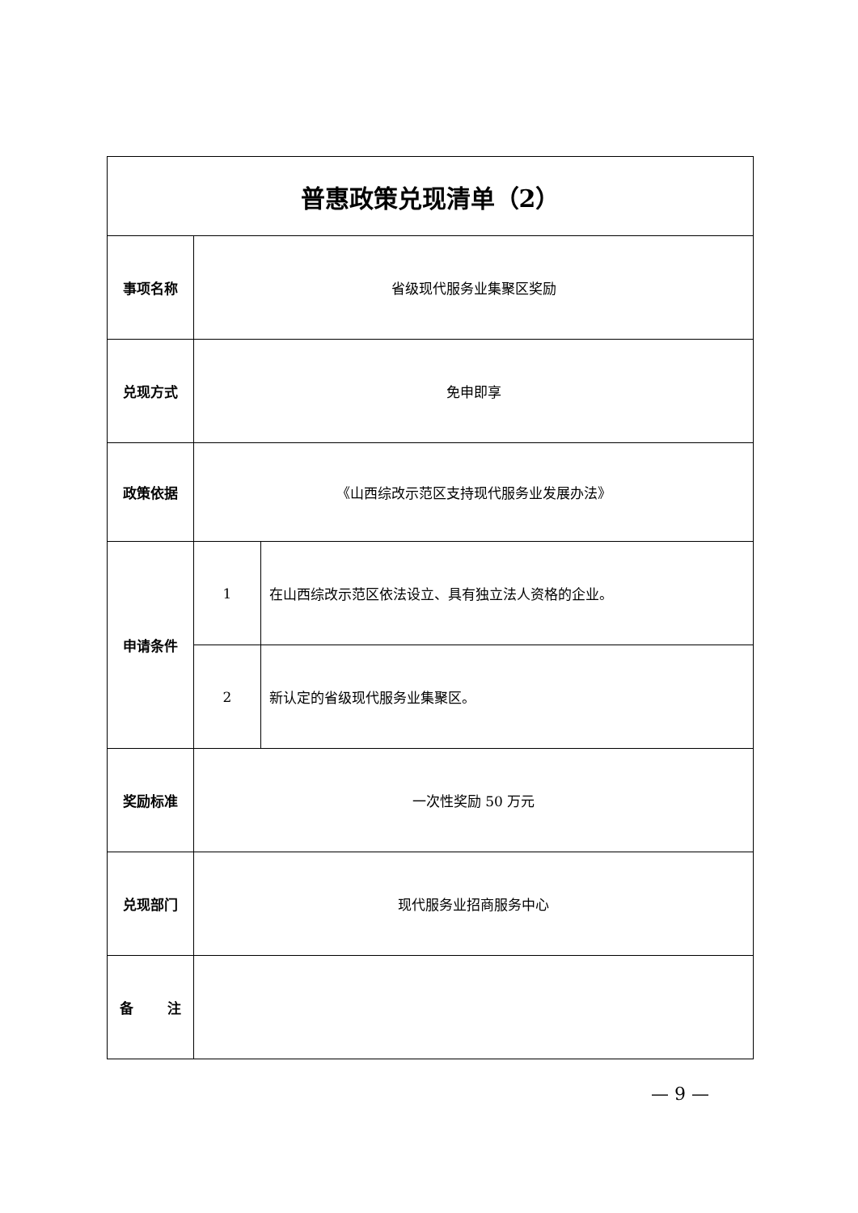| 普惠政策兑现清单（2） | | |
| --- | --- | --- |
| 事项名称 | 省级现代服务业集聚区奖励 | |
| 兑现方式 | 免申即享 | |
| 政策依据 | 《山西综改示范区支持现代服务业发展办法》 | |
| 申请条件 | 1 | 在山西综改示范区依法设立、具有独立法人资格的企业。 |
| | 2 | 新认定的省级现代服务业集聚区。 |
| 奖励标准 | 一次性奖励 50 万元 | |
| 兑现部门 | 现代服务业招商服务中心 | |
| 备 注 | | |
— 9 —